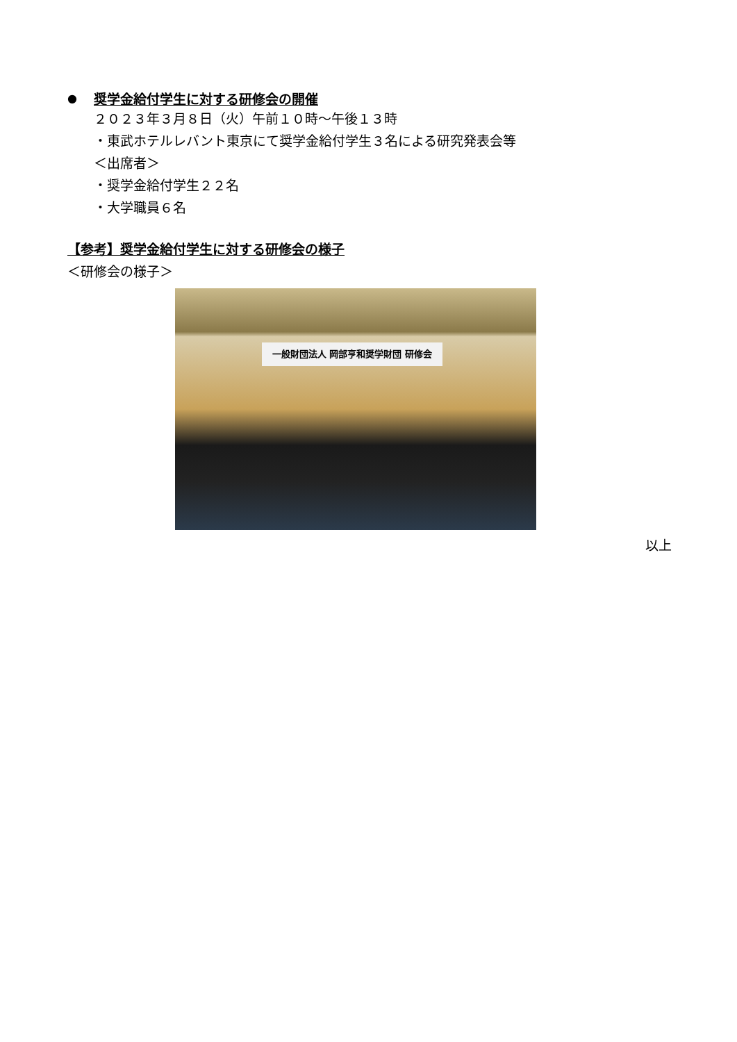● 奨学金給付学生に対する研修会の開催
２０２３年３月８日（火）午前１０時～午後１３時
・東武ホテルレバント東京にて奨学金給付学生３名による研究発表会等
＜出席者＞
・奨学金給付学生２２名
・大学職員６名
【参考】奨学金給付学生に対する研修会の様子
＜研修会の様子＞
一般財団法人 岡部亨和奨学財団 研修会
以上